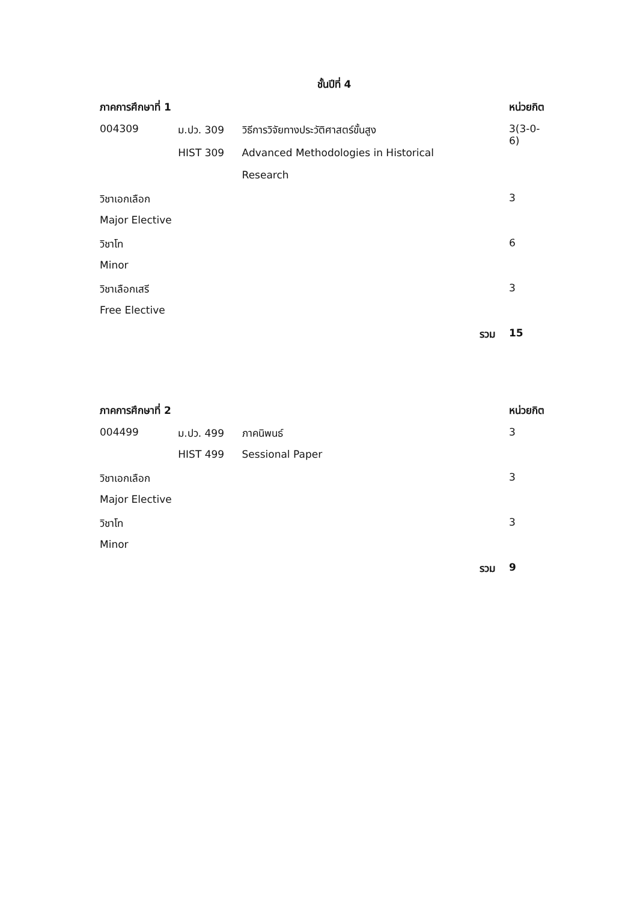ชั้นปีที่ 4
| ภาคการศึกษาที่ 1 | | | | หน่วยกิต |
| --- | --- | --- | --- | --- |
| 004309 | ม.ปว. 309 | วิธีการวิจัยทางประวัติศาสตร์ขั้นสูง | | 3(3-0-6) |
| | HIST 309 | Advanced Methodologies in Historical | | |
| | | Research | | |
| วิชาเอกเลือก | | | | 3 |
| Major Elective | | | | |
| วิชาโท | | | | 6 |
| Minor | | | | |
| วิชาเลือกเสรี | | | | 3 |
| Free Elective | | | | |
| | | | รวม | 15 |
| ภาคการศึกษาที่ 2 | | | | หน่วยกิต |
| 004499 | ม.ปว. 499 | ภาคนิพนธ์ | | 3 |
| | HIST 499 | Sessional Paper | | |
| วิชาเอกเลือก | | | | 3 |
| Major Elective | | | | |
| วิชาโท | | | | 3 |
| Minor | | | | |
| | | | รวม | 9 |